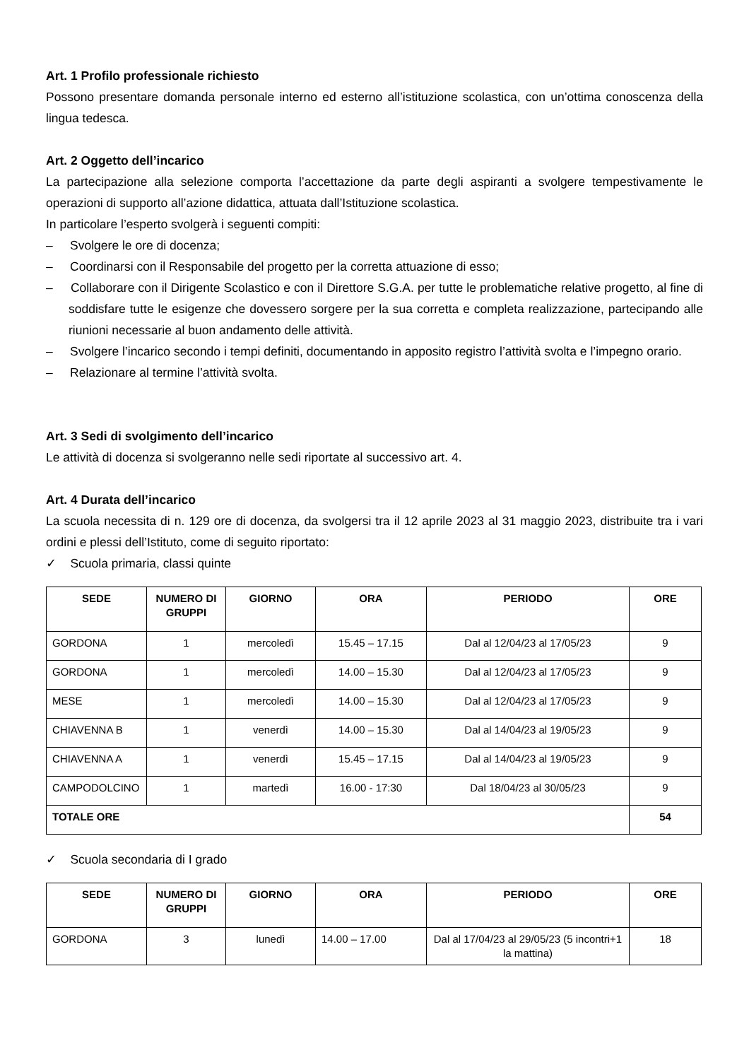Art. 1 Profilo professionale richiesto
Possono presentare domanda personale interno ed esterno all’istituzione scolastica, con un’ottima conoscenza della lingua tedesca.
Art. 2 Oggetto dell’incarico
La partecipazione alla selezione comporta l’accettazione da parte degli aspiranti a svolgere tempestivamente le operazioni di supporto all’azione didattica, attuata dall’Istituzione scolastica.
In particolare l’esperto svolgerà i seguenti compiti:
– Svolgere le ore di docenza;
– Coordinarsi con il Responsabile del progetto per la corretta attuazione di esso;
– Collaborare con il Dirigente Scolastico e con il Direttore S.G.A. per tutte le problematiche relative progetto, al fine di soddisfare tutte le esigenze che dovessero sorgere per la sua corretta e completa realizzazione, partecipando alle riunioni necessarie al buon andamento delle attività.
– Svolgere l’incarico secondo i tempi definiti, documentando in apposito registro l’attività svolta e l’impegno orario.
– Relazionare al termine l’attività svolta.
Art. 3 Sedi di svolgimento dell’incarico
Le attività di docenza si svolgeranno nelle sedi riportate al successivo art. 4.
Art. 4 Durata dell’incarico
La scuola necessita di n. 129 ore di docenza, da svolgersi tra il 12 aprile 2023 al 31 maggio 2023, distribuite tra i vari ordini e plessi dell’Istituto, come di seguito riportato:
✓ Scuola primaria, classi quinte
| SEDE | NUMERO DI GRUPPI | GIORNO | ORA | PERIODO | ORE |
| --- | --- | --- | --- | --- | --- |
| GORDONA | 1 | mercoledì | 15.45 – 17.15 | Dal al 12/04/23 al 17/05/23 | 9 |
| GORDONA | 1 | mercoledì | 14.00 – 15.30 | Dal al 12/04/23 al 17/05/23 | 9 |
| MESE | 1 | mercoledì | 14.00 – 15.30 | Dal al 12/04/23 al 17/05/23 | 9 |
| CHIAVENNA B | 1 | venerdì | 14.00 – 15.30 | Dal al 14/04/23 al 19/05/23 | 9 |
| CHIAVENNA A | 1 | venerdì | 15.45 – 17.15 | Dal al 14/04/23 al 19/05/23 | 9 |
| CAMPODOLCINO | 1 | martedì | 16.00 - 17:30 | Dal 18/04/23 al 30/05/23 | 9 |
| TOTALE ORE | | | | | 54 |
✓ Scuola secondaria di I grado
| SEDE | NUMERO DI GRUPPI | GIORNO | ORA | PERIODO | ORE |
| --- | --- | --- | --- | --- | --- |
| GORDONA | 3 | lunedì | 14.00 – 17.00 | Dal al 17/04/23 al 29/05/23 (5 incontri+1 la mattina) | 18 |